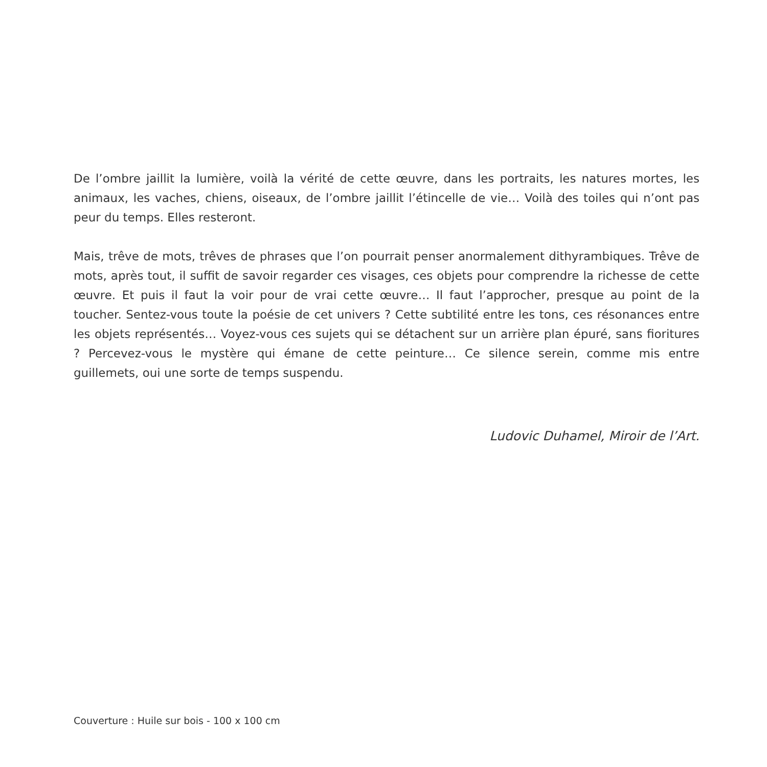De l’ombre jaillit la lumière, voilà la vérité de cette œuvre, dans les portraits, les natures mortes, les animaux, les vaches, chiens, oiseaux, de l’ombre jaillit l’étincelle de vie… Voilà des toiles qui n’ont pas peur du temps. Elles resteront.
Mais, trêve de mots, trêves de phrases que l’on pourrait penser anormalement dithyrambiques. Trêve de mots, après tout, il suffit de savoir regarder ces visages, ces objets pour comprendre la richesse de cette œuvre. Et puis il faut la voir pour de vrai cette œuvre… Il faut l’approcher, presque au point de la toucher. Sentez-vous toute la poésie de cet univers ? Cette subtilité entre les tons, ces résonances entre les objets représentés… Voyez-vous ces sujets qui se détachent sur un arrière plan épuré, sans fioritures ? Percevez-vous le mystère qui émane de cette peinture… Ce silence serein, comme mis entre guillemets, oui une sorte de temps suspendu.
Ludovic Duhamel, Miroir de l’Art.
Couverture : Huile sur bois - 100 x 100 cm